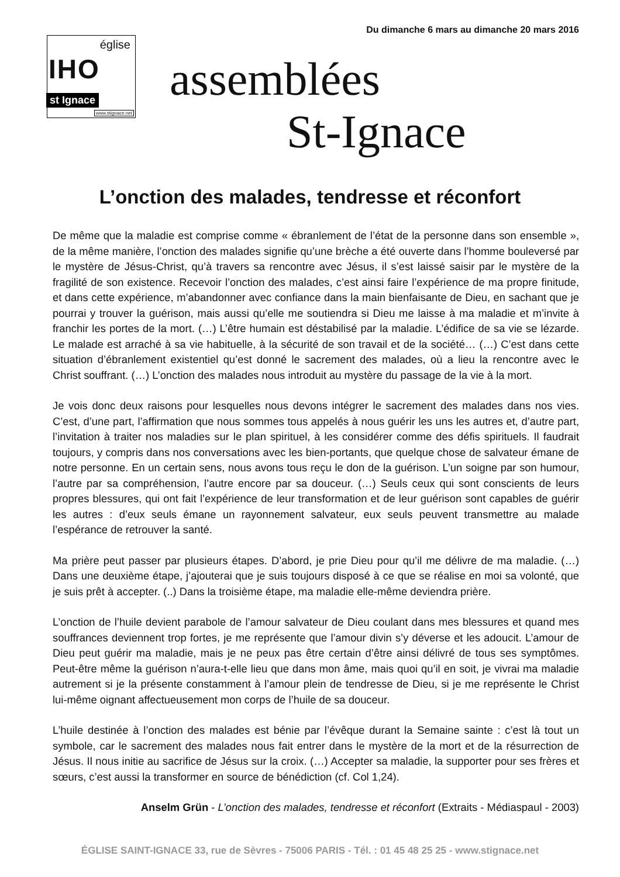Du dimanche 6 mars au dimanche 20 mars 2016
église
IHO
st Ignace
www.stignace.net
assemblées
St-Ignace
L’onction des malades, tendresse et réconfort
De même que la maladie est comprise comme « ébranlement de l’état de la personne dans son ensemble », de la même manière, l’onction des malades signifie qu’une brèche a été ouverte dans l’homme bouleversé par le mystère de Jésus-Christ, qu’à travers sa rencontre avec Jésus, il s’est laissé saisir par le mystère de la fragilité de son existence. Recevoir l’onction des malades, c’est ainsi faire l’expérience de ma propre finitude, et dans cette expérience, m’abandonner avec confiance dans la main bienfaisante de Dieu, en sachant que je pourrai y trouver la guérison, mais aussi qu’elle me soutiendra si Dieu me laisse à ma maladie et m’invite à franchir les portes de la mort. (…) L’être humain est déstabilisé par la maladie. L’édifice de sa vie se lézarde. Le malade est arraché à sa vie habituelle, à la sécurité de son travail et de la société… (…) C’est dans cette situation d’ébranlement existentiel qu’est donné le sacrement des malades, où a lieu la rencontre avec le Christ souffrant. (…) L’onction des malades nous introduit au mystère du passage de la vie à la mort.
Je vois donc deux raisons pour lesquelles nous devons intégrer le sacrement des malades dans nos vies. C’est, d’une part, l’affirmation que nous sommes tous appelés à nous guérir les uns les autres et, d’autre part, l’invitation à traiter nos maladies sur le plan spirituel, à les considérer comme des défis spirituels. Il faudrait toujours, y compris dans nos conversations avec les bien-portants, que quelque chose de salvateur émane de notre personne. En un certain sens, nous avons tous reçu le don de la guérison. L’un soigne par son humour, l’autre par sa compréhension, l’autre encore par sa douceur. (…) Seuls ceux qui sont conscients de leurs propres blessures, qui ont fait l’expérience de leur transformation et de leur guérison sont capables de guérir les autres : d’eux seuls émane un rayonnement salvateur, eux seuls peuvent transmettre au malade l’espérance de retrouver la santé.
Ma prière peut passer par plusieurs étapes. D’abord, je prie Dieu pour qu’il me délivre de ma maladie. (…) Dans une deuxième étape, j’ajouterai que je suis toujours disposé à ce que se réalise en moi sa volonté, que je suis prêt à accepter. (..) Dans la troisième étape, ma maladie elle-même deviendra prière.
L’onction de l’huile devient parabole de l’amour salvateur de Dieu coulant dans mes blessures et quand mes souffrances deviennent trop fortes, je me représente que l’amour divin s’y déverse et les adoucit. L’amour de Dieu peut guérir ma maladie, mais je ne peux pas être certain d’être ainsi délivré de tous ses symptômes. Peut-être même la guérison n’aura-t-elle lieu que dans mon âme, mais quoi qu’il en soit, je vivrai ma maladie autrement si je la présente constamment à l’amour plein de tendresse de Dieu, si je me représente le Christ lui-même oignant affectueusement mon corps de l’huile de sa douceur.
L’huile destinée à l’onction des malades est bénie par l’évêque durant la Semaine sainte : c’est là tout un symbole, car le sacrement des malades nous fait entrer dans le mystère de la mort et de la résurrection de Jésus. Il nous initie au sacrifice de Jésus sur la croix. (…) Accepter sa maladie, la supporter pour ses frères et sœurs, c’est aussi la transformer en source de bénédiction (cf. Col 1,24).
Anselm Grün - L’onction des malades, tendresse et réconfort (Extraits - Médiaspaul - 2003)
ÉGLISE SAINT-IGNACE 33, rue de Sèvres - 75006 PARIS - Tél. : 01 45 48 25 25 - www.stignace.net